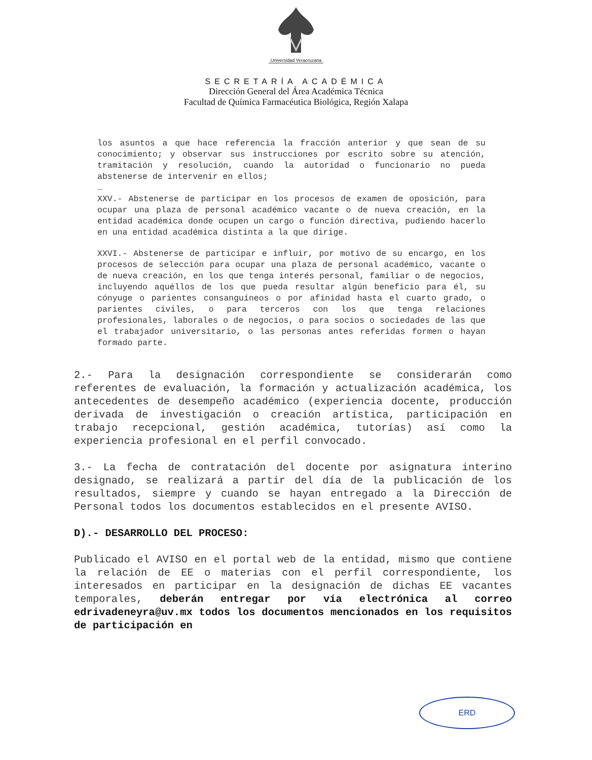Universidad Veracruzana
SECRETARÍA ACADÉMICA
Dirección General del Área Académica Técnica
Facultad de Química Farmacéutica Biológica, Región Xalapa
los asuntos a que hace referencia la fracción anterior y que sean de su conocimiento; y observar sus instrucciones por escrito sobre su atención, tramitación y resolución, cuando la autoridad o funcionario no pueda abstenerse de intervenir en ellos;
…
XXV.- Abstenerse de participar en los procesos de examen de oposición, para ocupar una plaza de personal académico vacante o de nueva creación, en la entidad académica donde ocupen un cargo o función directiva, pudiendo hacerlo en una entidad académica distinta a la que dirige.
XXVI.- Abstenerse de participar e influir, por motivo de su encargo, en los procesos de selección para ocupar una plaza de personal académico, vacante o de nueva creación, en los que tenga interés personal, familiar o de negocios, incluyendo aquéllos de los que pueda resultar algún beneficio para él, su cónyuge o parientes consanguíneos o por afinidad hasta el cuarto grado, o parientes civiles, o para terceros con los que tenga relaciones profesionales, laborales o de negocios, o para socios o sociedades de las que el trabajador universitario, o las personas antes referidas formen o hayan formado parte.
2.- Para la designación correspondiente se considerarán como referentes de evaluación, la formación y actualización académica, los antecedentes de desempeño académico (experiencia docente, producción derivada de investigación o creación artística, participación en trabajo recepcional, gestión académica, tutorías) así como la experiencia profesional en el perfil convocado.
3.- La fecha de contratación del docente por asignatura interino designado, se realizará a partir del día de la publicación de los resultados, siempre y cuando se hayan entregado a la Dirección de Personal todos los documentos establecidos en el presente AVISO.
D).- DESARROLLO DEL PROCESO:
Publicado el AVISO en el portal web de la entidad, mismo que contiene la relación de EE o materias con el perfil correspondiente, los interesados en participar en la designación de dichas EE vacantes temporales, deberán entregar por vía electrónica al correo edrivadeneyra@uv.mx todos los documentos mencionados en los requisitos de participación en
ERD